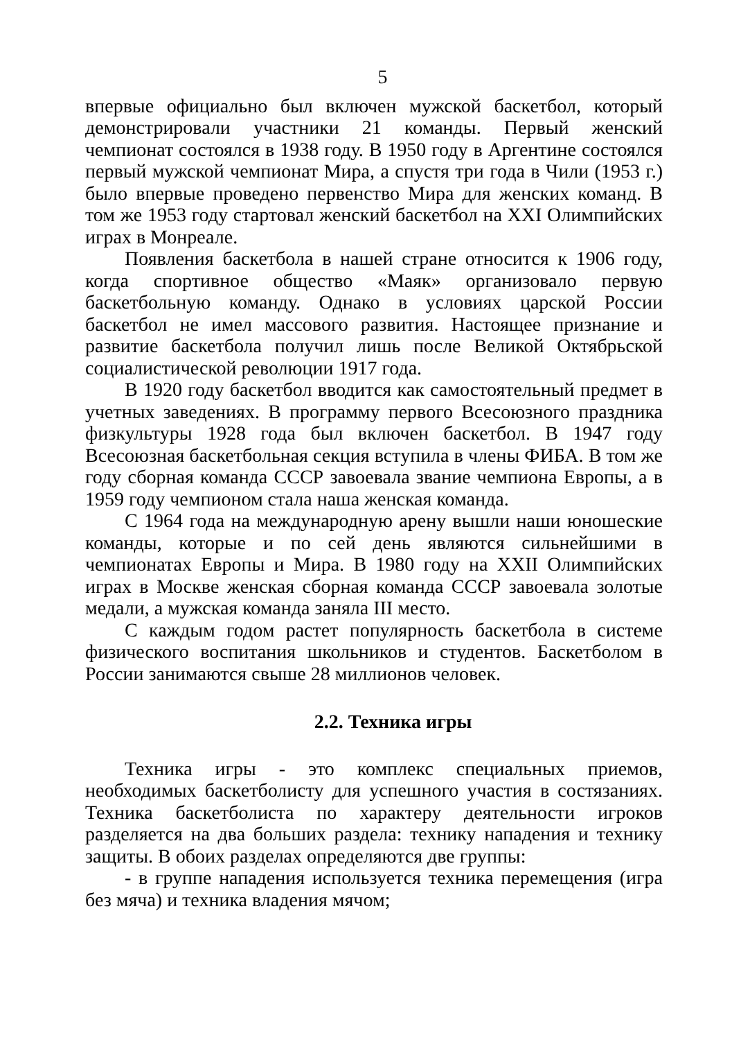5
впервые официально был включен мужской баскетбол, который демонстрировали участники 21 команды. Первый женский чемпионат состоялся в 1938 году. В 1950 году в Аргентине состоялся первый мужской чемпионат Мира, а спустя три года в Чили (1953 г.) было впервые проведено первенство Мира для женских команд. В том же 1953 году стартовал женский баскетбол на XXI Олимпийских играх в Монреале.
Появления баскетбола в нашей стране относится к 1906 году, когда спортивное общество «Маяк» организовало первую баскетбольную команду. Однако в условиях царской России баскетбол не имел массового развития. Настоящее признание и развитие баскетбола получил лишь после Великой Октябрьской социалистической революции 1917 года.
В 1920 году баскетбол вводится как самостоятельный предмет в учетных заведениях. В программу первого Всесоюзного праздника физкультуры 1928 года был включен баскетбол. В 1947 году Всесоюзная баскетбольная секция вступила в члены ФИБА. В том же году сборная команда СССР завоевала звание чемпиона Европы, а в 1959 году чемпионом стала наша женская команда.
С 1964 года на международную арену вышли наши юношеские команды, которые и по сей день являются сильнейшими в чемпионатах Европы и Мира. В 1980 году на XXII Олимпийских играх в Москве женская сборная команда СССР завоевала золотые медали, а мужская команда заняла III место.
С каждым годом растет популярность баскетбола в системе физического воспитания школьников и студентов. Баскетболом в России занимаются свыше 28 миллионов человек.
2.2. Техника игры
Техника игры - это комплекс специальных приемов, необходимых баскетболисту для успешного участия в состязаниях. Техника баскетболиста по характеру деятельности игроков разделяется на два больших раздела: технику нападения и технику защиты. В обоих разделах определяются две группы:
- в группе нападения используется техника перемещения (игра без мяча) и техника владения мячом;